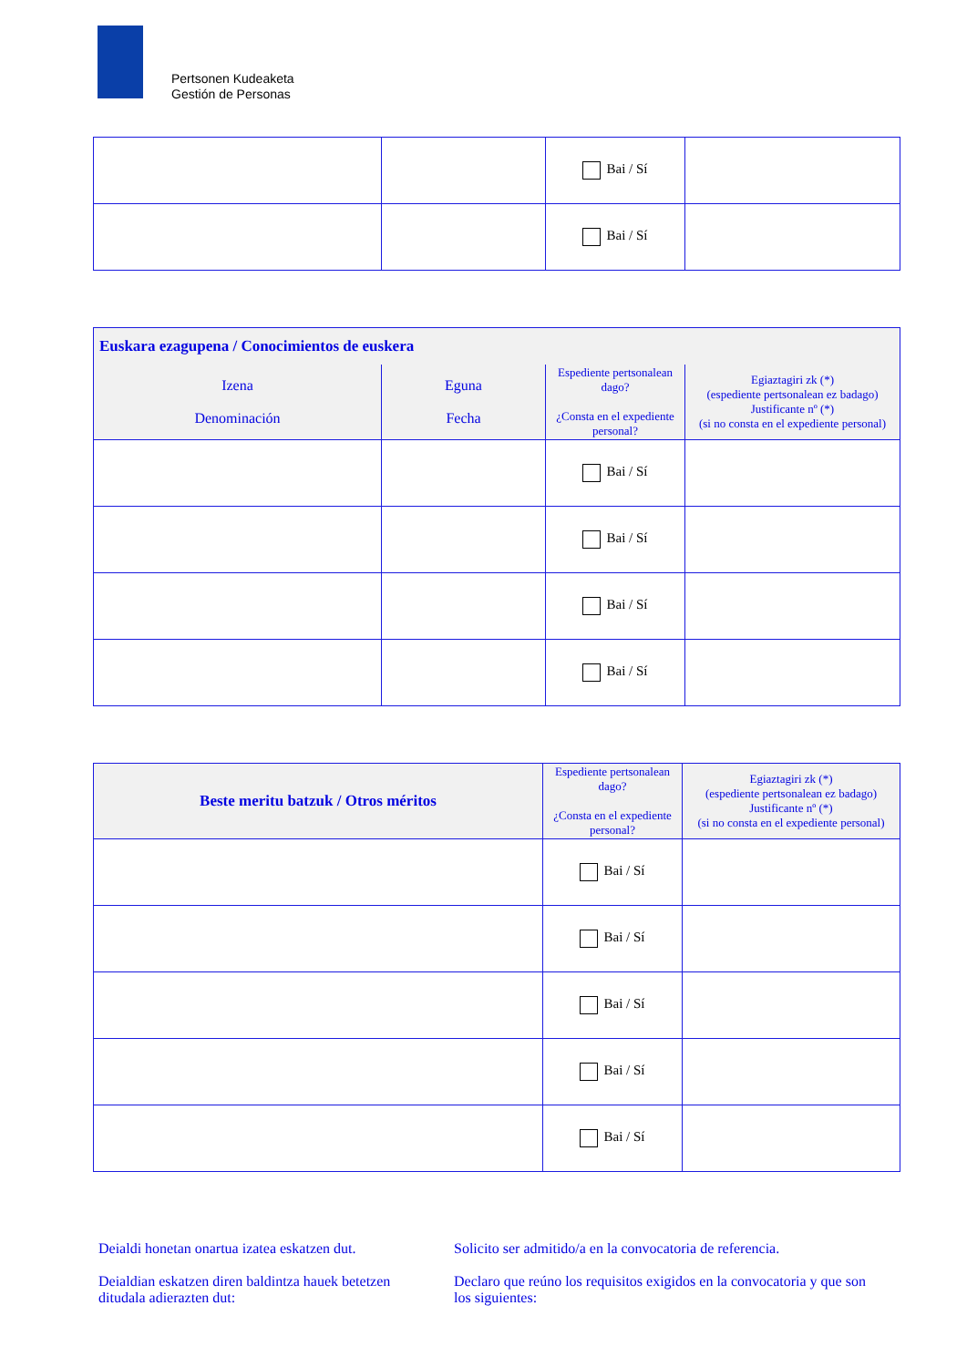Pertsonen Kudeaketa
Gestión de Personas
| | | Bai / Sí | |
| | | Bai / Sí | |
| Euskara ezagupena / Conocimientos de euskera | | | |
| --- | --- | --- | --- |
| Izena Denominación | Eguna Fecha | Espediente pertsonalean dago? ¿Consta en el expediente personal? | Egiaztagiri zk (*) (espediente pertsonalean ez badago) Justificante nº (*) (si no consta en el expediente personal) |
| | | Bai / Sí | |
| | | Bai / Sí | |
| | | Bai / Sí | |
| | | Bai / Sí | |
| Beste meritu batzuk / Otros méritos | Espediente pertsonalean dago? ¿Consta en el expediente personal? | Egiaztagiri zk (*) (espediente pertsonalean ez badago) Justificante nº (*) (si no consta en el expediente personal) |
| --- | --- | --- |
| | Bai / Sí | |
| | Bai / Sí | |
| | Bai / Sí | |
| | Bai / Sí | |
| | Bai / Sí | |
Deialdi honetan onartua izatea eskatzen dut.
Deialdian eskatzen diren baldintza hauek betetzen ditudala adierazten dut:
Solicito ser admitido/a en la convocatoria de referencia.
Declaro que reúno los requisitos exigidos en la convocatoria y que son los siguientes: